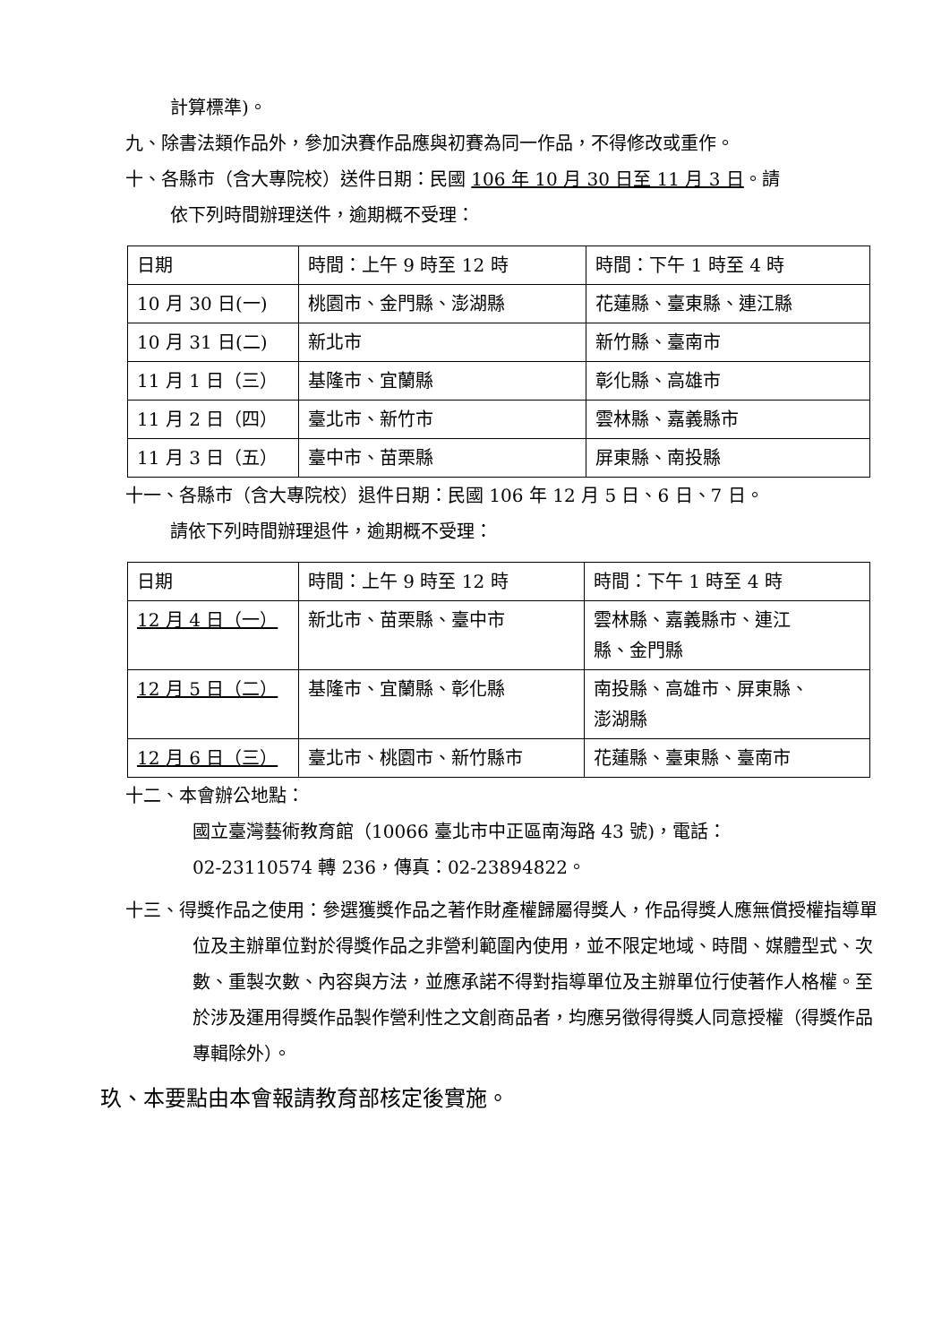計算標準)。
九、除書法類作品外，參加決賽作品應與初賽為同一作品，不得修改或重作。
十、各縣市（含大專院校）送件日期：民國 106 年 10 月 30 日至 11 月 3 日。請
依下列時間辦理送件，逾期概不受理：
| 日期 | 時間：上午 9 時至 12 時 | 時間：下午 1 時至 4 時 |
| 10 月 30 日(一) | 桃園市、金門縣、澎湖縣 | 花蓮縣、臺東縣、連江縣 |
| 10 月 31 日(二) | 新北市 | 新竹縣、臺南市 |
| 11 月 1 日（三） | 基隆市、宜蘭縣 | 彰化縣、高雄市 |
| 11 月 2 日（四） | 臺北市、新竹市 | 雲林縣、嘉義縣市 |
| 11 月 3 日（五） | 臺中市、苗栗縣 | 屏東縣、南投縣 |
十一、各縣市（含大專院校）退件日期：民國 106 年 12 月 5 日、6 日、7 日。
請依下列時間辦理退件，逾期概不受理：
| 日期 | 時間：上午 9 時至 12 時 | 時間：下午 1 時至 4 時 |
| 12 月 4 日（一） | 新北市、苗栗縣、臺中市 | 雲林縣、嘉義縣市、連江 縣、金門縣 |
| 12 月 5 日（二） | 基隆市、宜蘭縣、彰化縣 | 南投縣、高雄市、屏東縣、 澎湖縣 |
| 12 月 6 日（三） | 臺北市、桃園市、新竹縣市 | 花蓮縣、臺東縣、臺南市 |
十二、本會辦公地點：
國立臺灣藝術教育館（10066 臺北市中正區南海路 43 號)，電話：
02-23110574 轉 236，傳真：02-23894822。
十三、得獎作品之使用：參選獲獎作品之著作財產權歸屬得獎人，作品得獎人應無償授權指導單位及主辦單位對於得獎作品之非營利範圍內使用，並不限定地域、時間、媒體型式、次數、重製次數、內容與方法，並應承諾不得對指導單位及主辦單位行使著作人格權。至於涉及運用得獎作品製作營利性之文創商品者，均應另徵得得獎人同意授權（得獎作品專輯除外）。
玖、本要點由本會報請教育部核定後實施。